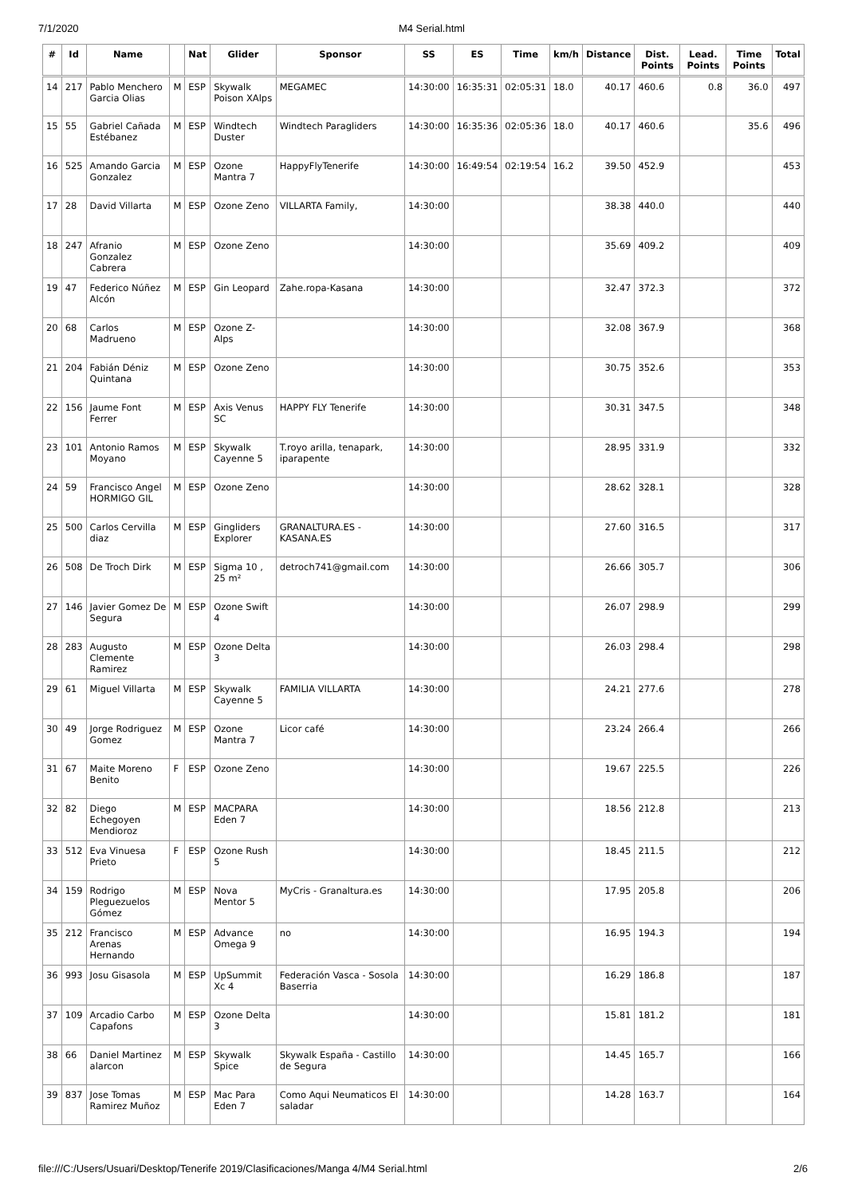7/1/2020 M4 Serial.html
| # | Id | Name | | Nat | Glider | Sponsor | SS | ES | Time | km/h | Distance | Dist. Points | Lead. Points | Time Points | Total |
| --- | --- | --- | --- | --- | --- | --- | --- | --- | --- | --- | --- | --- | --- | --- | --- |
| 14 | 217 | Pablo Menchero Garcia Olias | M | ESP | Skywalk Poison XAlps | MEGAMEC | 14:30:00 | 16:35:31 | 02:05:31 | 18.0 | 40.17 | 460.6 | 0.8 | 36.0 | 497 |
| 15 | 55 | Gabriel Cañada Estébanez | M | ESP | Windtech Duster | Windtech Paragliders | 14:30:00 | 16:35:36 | 02:05:36 | 18.0 | 40.17 | 460.6 | | 35.6 | 496 |
| 16 | 525 | Amando Garcia Gonzalez | M | ESP | Ozone Mantra 7 | HappyFlyTenerife | 14:30:00 | 16:49:54 | 02:19:54 | 16.2 | 39.50 | 452.9 | | | 453 |
| 17 | 28 | David Villarta | M | ESP | Ozone Zeno | VILLARTA Family, | 14:30:00 | | | | 38.38 | 440.0 | | | 440 |
| 18 | 247 | Afranio Gonzalez Cabrera | M | ESP | Ozone Zeno | | 14:30:00 | | | | 35.69 | 409.2 | | | 409 |
| 19 | 47 | Federico Núñez Alcón | M | ESP | Gin Leopard | Zahe.ropa-Kasana | 14:30:00 | | | | 32.47 | 372.3 | | | 372 |
| 20 | 68 | Carlos Madrueno | M | ESP | Ozone Z-Alps | | 14:30:00 | | | | 32.08 | 367.9 | | | 368 |
| 21 | 204 | Fabián Déniz Quintana | M | ESP | Ozone Zeno | | 14:30:00 | | | | 30.75 | 352.6 | | | 353 |
| 22 | 156 | Jaume Font Ferrer | M | ESP | Axis Venus SC | HAPPY FLY Tenerife | 14:30:00 | | | | 30.31 | 347.5 | | | 348 |
| 23 | 101 | Antonio Ramos Moyano | M | ESP | Skywalk Cayenne 5 | T.royo arilla, tenapark, iparapente | 14:30:00 | | | | 28.95 | 331.9 | | | 332 |
| 24 | 59 | Francisco Angel HORMIGO GIL | M | ESP | Ozone Zeno | | 14:30:00 | | | | 28.62 | 328.1 | | | 328 |
| 25 | 500 | Carlos Cervilla diaz | M | ESP | Gingliders Explorer | GRANALTURA.ES - KASANA.ES | 14:30:00 | | | | 27.60 | 316.5 | | | 317 |
| 26 | 508 | De Troch Dirk | M | ESP | Sigma 10 , 25 m² | detroch741@gmail.com | 14:30:00 | | | | 26.66 | 305.7 | | | 306 |
| 27 | 146 | Javier Gomez De Segura | M | ESP | Ozone Swift 4 | | 14:30:00 | | | | 26.07 | 298.9 | | | 299 |
| 28 | 283 | Augusto Clemente Ramirez | M | ESP | Ozone Delta 3 | | 14:30:00 | | | | 26.03 | 298.4 | | | 298 |
| 29 | 61 | Miguel Villarta | M | ESP | Skywalk Cayenne 5 | FAMILIA VILLARTA | 14:30:00 | | | | 24.21 | 277.6 | | | 278 |
| 30 | 49 | Jorge Rodriguez Gomez | M | ESP | Ozone Mantra 7 | Licor café | 14:30:00 | | | | 23.24 | 266.4 | | | 266 |
| 31 | 67 | Maite Moreno Benito | F | ESP | Ozone Zeno | | 14:30:00 | | | | 19.67 | 225.5 | | | 226 |
| 32 | 82 | Diego Echegoyen Mendioroz | M | ESP | MACPARA Eden 7 | | 14:30:00 | | | | 18.56 | 212.8 | | | 213 |
| 33 | 512 | Eva Vinuesa Prieto | F | ESP | Ozone Rush 5 | | 14:30:00 | | | | 18.45 | 211.5 | | | 212 |
| 34 | 159 | Rodrigo Pleguezuelos Gómez | M | ESP | Nova Mentor 5 | MyCris - Granaltura.es | 14:30:00 | | | | 17.95 | 205.8 | | | 206 |
| 35 | 212 | Francisco Arenas Hernando | M | ESP | Advance Omega 9 | no | 14:30:00 | | | | 16.95 | 194.3 | | | 194 |
| 36 | 993 | Josu Gisasola | M | ESP | UpSummit Xc 4 | Federación Vasca - Sosola Baserria | 14:30:00 | | | | 16.29 | 186.8 | | | 187 |
| 37 | 109 | Arcadio Carbo Capafons | M | ESP | Ozone Delta 3 | | 14:30:00 | | | | 15.81 | 181.2 | | | 181 |
| 38 | 66 | Daniel Martinez alarcon | M | ESP | Skywalk Spice | Skywalk España - Castillo de Segura | 14:30:00 | | | | 14.45 | 165.7 | | | 166 |
| 39 | 837 | Jose Tomas Ramirez Muñoz | M | ESP | Mac Para Eden 7 | Como Aqui Neumaticos El saladar | 14:30:00 | | | | 14.28 | 163.7 | | | 164 |
file:///C:/Users/Usuari/Desktop/Tenerife 2019/Clasificaciones/Manga 4/M4 Serial.html 2/6